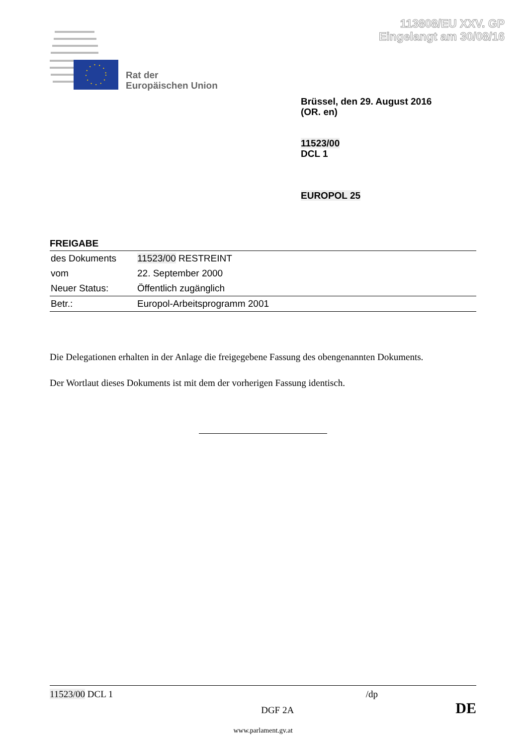113808/EU XXV. GP
Eingelangt am 30/08/16
Rat der
Europäischen Union
Brüssel, den 29. August 2016
(OR. en)
11523/00
DCL 1
EUROPOL 25
FREIGABE
| des Dokuments | 11523/00 RESTREINT |
| vom | 22. September 2000 |
| Neuer Status: | Öffentlich zugänglich |
| Betr.: | Europol-Arbeitsprogramm 2001 |
Die Delegationen erhalten in der Anlage die freigegebene Fassung des obengenannten Dokuments.
Der Wortlaut dieses Dokuments ist mit dem der vorherigen Fassung identisch.
11523/00 DCL 1 /dp
DGF 2A DE
www.parlament.gv.at